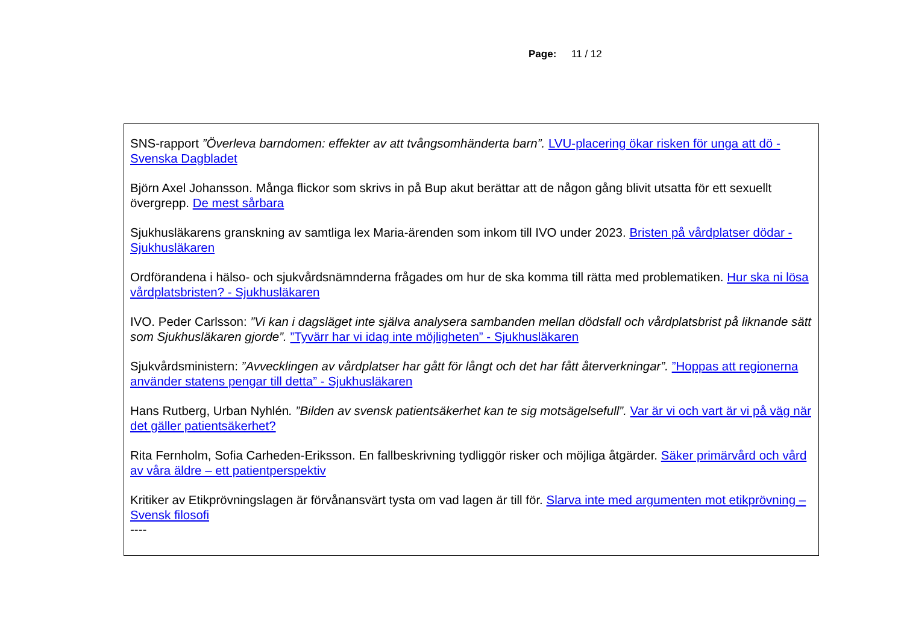Page: 11 / 12
SNS-rapport ”Överleva barndomen: effekter av att tvångsomhänderta barn”. LVU-placering ökar risken för unga att dö - Svenska Dagbladet
Björn Axel Johansson. Många flickor som skrivs in på Bup akut berättar att de någon gång blivit utsatta för ett sexuellt övergrepp. De mest sårbara
Sjukhusläkarens granskning av samtliga lex Maria-ärenden som inkom till IVO under 2023. Bristen på vårdplatser dödar - Sjukhusläkaren
Ordförandena i hälso- och sjukvårdsnämnderna frågades om hur de ska komma till rätta med problematiken. Hur ska ni lösa vårdplatsbristen? - Sjukhusläkaren
IVO. Peder Carlsson: ”Vi kan i dagsläget inte själva analysera sambanden mellan dödsfall och vårdplatsbrist på liknande sätt som Sjukhusläkaren gjorde”. ”Tyvärr har vi idag inte möjligheten” - Sjukhusläkaren
Sjukvårdsministern: ”Avvecklingen av vårdplatser har gått för långt och det har fått återverkningar”. ”Hoppas att regionerna använder statens pengar till detta” - Sjukhusläkaren
Hans Rutberg, Urban Nyhlén. ”Bilden av svensk patientsäkerhet kan te sig motsägelsefull”. Var är vi och vart är vi på väg när det gäller patientsäkerhet?
Rita Fernholm, Sofia Carheden-Eriksson. En fallbeskrivning tydliggör risker och möjliga åtgärder. Säker primärvård och vård av våra äldre – ett patientperspektiv
Kritiker av Etikprövningslagen är förvånansvärt tysta om vad lagen är till för. Slarva inte med argumenten mot etikprövning – Svensk filosofi
----